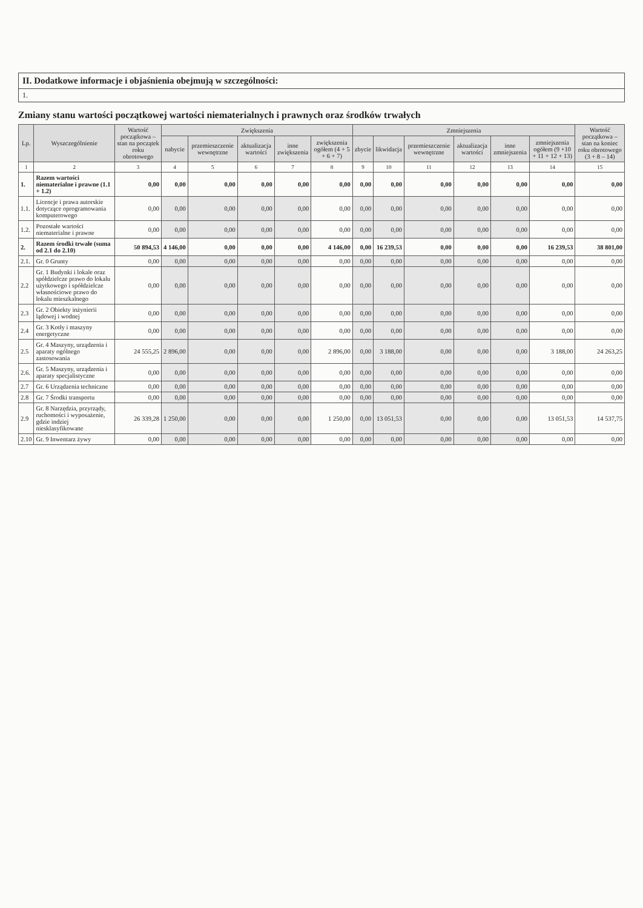II. Dodatkowe informacje i objaśnienia obejmują w szczególności:
1.
Zmiany stanu wartości początkowej wartości niematerialnych i prawnych oraz środków trwałych
| Lp. | Wyszczególnienie | Wartość początkowa – stan na początek roku obrotowego | Zwiększenia | | | | | Zmniejszenia | | | | | | Wartość początkowa – stan na koniec roku obrotowego (3 + 8 – 14) |
| --- | --- | --- | --- | --- | --- | --- | --- | --- | --- | --- | --- | --- | --- | --- |
| | | | nabycie | przemieszczenie wewnętrzne | aktualizacja wartości | inne zwiększenia | zwiększenia ogółem (4 + 5 + 6 + 7) | zbycie | likwidacja | przemieszczenie wewnętrzne | aktualizacja wartości | inne zmniejszenia | zmniejszenia ogółem (9 +10 + 11 + 12 + 13) | |
| 1 | 2 | 3 | 4 | 5 | 6 | 7 | 8 | 9 | 10 | 11 | 12 | 13 | 14 | 15 |
| 1. | Razem wartości niematerialne i prawne (1.1 + 1.2) | 0,00 | 0,00 | 0,00 | 0,00 | 0,00 | 0,00 | 0,00 | 0,00 | 0,00 | 0,00 | 0,00 | 0,00 | 0,00 |
| 1.1. | Licencje i prawa autorskie dotyczące oprogramowania komputerowego | 0,00 | 0,00 | 0,00 | 0,00 | 0,00 | 0,00 | 0,00 | 0,00 | 0,00 | 0,00 | 0,00 | 0,00 | 0,00 |
| 1.2. | Pozostałe wartości niematerialne i prawne | 0,00 | 0,00 | 0,00 | 0,00 | 0,00 | 0,00 | 0,00 | 0,00 | 0,00 | 0,00 | 0,00 | 0,00 | 0,00 |
| 2. | Razem środki trwałe (suma od 2.1 do 2.10) | 50 894,53 | 4 146,00 | 0,00 | 0,00 | 0,00 | 4 146,00 | 0,00 | 16 239,53 | 0,00 | 0,00 | 0,00 | 16 239,53 | 38 801,00 |
| 2.1. | Gr. 0 Grunty | 0,00 | 0,00 | 0,00 | 0,00 | 0,00 | 0,00 | 0,00 | 0,00 | 0,00 | 0,00 | 0,00 | 0,00 | 0,00 |
| 2.2 | Gr. 1 Budynki i lokale oraz spółdzielcze prawo do lokalu użytkowego i spółdzielcze własnościowe prawo do lokalu mieszkalnego | 0,00 | 0,00 | 0,00 | 0,00 | 0,00 | 0,00 | 0,00 | 0,00 | 0,00 | 0,00 | 0,00 | 0,00 | 0,00 |
| 2.3 | Gr. 2 Obiekty inżynierii lądowej i wodnej | 0,00 | 0,00 | 0,00 | 0,00 | 0,00 | 0,00 | 0,00 | 0,00 | 0,00 | 0,00 | 0,00 | 0,00 | 0,00 |
| 2.4 | Gr. 3 Kotły i maszyny energetyczne | 0,00 | 0,00 | 0,00 | 0,00 | 0,00 | 0,00 | 0,00 | 0,00 | 0,00 | 0,00 | 0,00 | 0,00 | 0,00 |
| 2.5 | Gr. 4 Maszyny, urządzenia i aparaty ogólnego zastosowania | 24 555,25 | 2 896,00 | 0,00 | 0,00 | 0,00 | 2 896,00 | 0,00 | 3 188,00 | 0,00 | 0,00 | 0,00 | 3 188,00 | 24 263,25 |
| 2.6. | Gr. 5 Maszyny, urządzenia i aparaty specjalistyczne | 0,00 | 0,00 | 0,00 | 0,00 | 0,00 | 0,00 | 0,00 | 0,00 | 0,00 | 0,00 | 0,00 | 0,00 | 0,00 |
| 2.7 | Gr. 6 Urządzenia techniczne | 0,00 | 0,00 | 0,00 | 0,00 | 0,00 | 0,00 | 0,00 | 0,00 | 0,00 | 0,00 | 0,00 | 0,00 | 0,00 |
| 2.8 | Gr. 7 Środki transportu | 0,00 | 0,00 | 0,00 | 0,00 | 0,00 | 0,00 | 0,00 | 0,00 | 0,00 | 0,00 | 0,00 | 0,00 | 0,00 |
| 2.9 | Gr. 8 Narzędzia, przyrządy, ruchomości i wyposażenie, gdzie indziej niesklasyfikowane | 26 339,28 | 1 250,00 | 0,00 | 0,00 | 0,00 | 1 250,00 | 0,00 | 13 051,53 | 0,00 | 0,00 | 0,00 | 13 051,53 | 14 537,75 |
| 2.10 | Gr. 9 Inwentarz żywy | 0,00 | 0,00 | 0,00 | 0,00 | 0,00 | 0,00 | 0,00 | 0,00 | 0,00 | 0,00 | 0,00 | 0,00 | 0,00 |